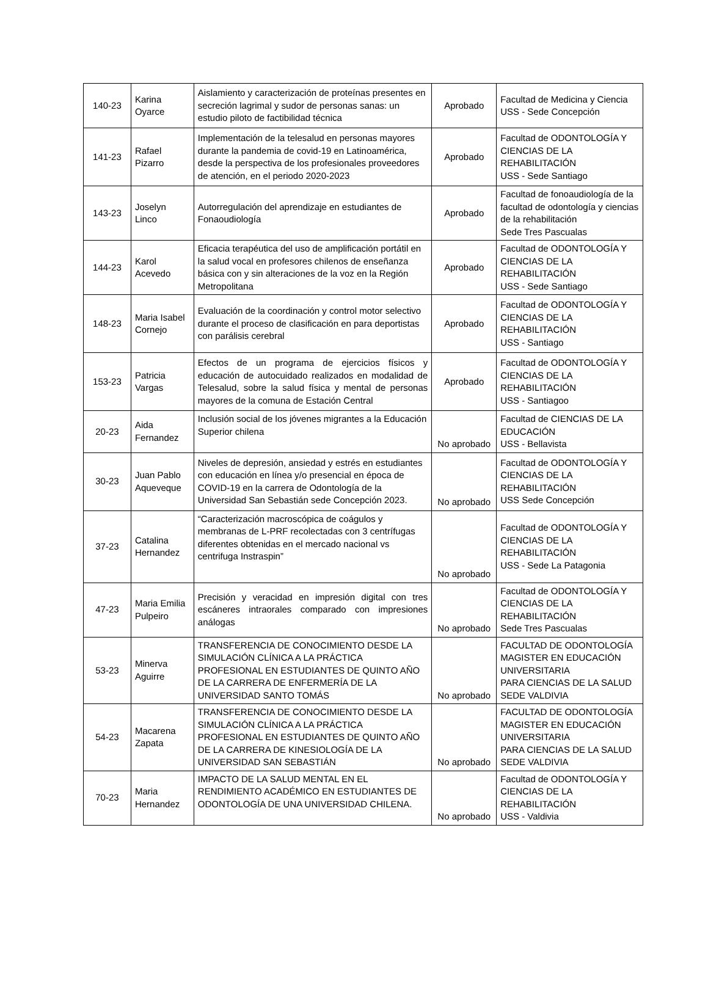| 140-23 | Karina Oyarce | Aislamiento y caracterización de proteínas presentes en secreción lagrimal y sudor de personas sanas: un estudio piloto de factibilidad técnica | Aprobado | Facultad de Medicina y Ciencia USS - Sede Concepción |
| 141-23 | Rafael Pizarro | Implementación de la telesalud en personas mayores durante la pandemia de covid-19 en Latinoamérica, desde la perspectiva de los profesionales proveedores de atención, en el periodo 2020-2023 | Aprobado | Facultad de ODONTOLOGÍA Y CIENCIAS DE LA REHABILITACIÓN USS - Sede Santiago |
| 143-23 | Joselyn Linco | Autorregulación del aprendizaje en estudiantes de Fonaoudiología | Aprobado | Facultad de fonoaudiología de la facultad de odontología y ciencias de la rehabilitación Sede Tres Pascualas |
| 144-23 | Karol Acevedo | Eficacia terapéutica del uso de amplificación portátil en la salud vocal en profesores chilenos de enseñanza básica con y sin alteraciones de la voz en la Región Metropolitana | Aprobado | Facultad de ODONTOLOGÍA Y CIENCIAS DE LA REHABILITACIÓN USS - Sede Santiago |
| 148-23 | Maria Isabel Cornejo | Evaluación de la coordinación y control motor selectivo durante el proceso de clasificación en para deportistas con parálisis cerebral | Aprobado | Facultad de ODONTOLOGÍA Y CIENCIAS DE LA REHABILITACIÓN USS - Santiago |
| 153-23 | Patricia Vargas | Efectos de un programa de ejercicios físicos y educación de autocuidado realizados en modalidad de Telesalud, sobre la salud física y mental de personas mayores de la comuna de Estación Central | Aprobado | Facultad de ODONTOLOGÍA Y CIENCIAS DE LA REHABILITACIÓN USS - Santiagoo |
| 20-23 | Aida Fernandez | Inclusión social de los jóvenes migrantes a la Educación Superior chilena | No aprobado | Facultad de CIENCIAS DE LA EDUCACIÓN USS - Bellavista |
| 30-23 | Juan Pablo Aqueveque | Niveles de depresión, ansiedad y estrés en estudiantes con educación en línea y/o presencial en época de COVID-19 en la carrera de Odontología de la Universidad San Sebastián sede Concepción 2023. | No aprobado | Facultad de ODONTOLOGÍA Y CIENCIAS DE LA REHABILITACIÓN USS Sede Concepción |
| 37-23 | Catalina Hernandez | “Caracterización macroscópica de coágulos y membranas de L-PRF recolectadas con 3 centrífugas diferentes obtenidas en el mercado nacional vs centrifuga Instraspin” | No aprobado | Facultad de ODONTOLOGÍA Y CIENCIAS DE LA REHABILITACIÓN USS - Sede La Patagonia |
| 47-23 | Maria Emilia Pulpeiro | Precisión y veracidad en impresión digital con tres escáneres intraorales comparado con impresiones análogas | No aprobado | Facultad de ODONTOLOGÍA Y CIENCIAS DE LA REHABILITACIÓN Sede Tres Pascualas |
| 53-23 | Minerva Aguirre | TRANSFERENCIA DE CONOCIMIENTO DESDE LA SIMULACIÓN CLÍNICA A LA PRÁCTICA PROFESIONAL EN ESTUDIANTES DE QUINTO AÑO DE LA CARRERA DE ENFERMERÍA DE LA UNIVERSIDAD SANTO TOMÁS | No aprobado | FACULTAD DE ODONTOLOGÍA MAGISTER EN EDUCACIÓN UNIVERSITARIA PARA CIENCIAS DE LA SALUD SEDE VALDIVIA |
| 54-23 | Macarena Zapata | TRANSFERENCIA DE CONOCIMIENTO DESDE LA SIMULACIÓN CLÍNICA A LA PRÁCTICA PROFESIONAL EN ESTUDIANTES DE QUINTO AÑO DE LA CARRERA DE KINESIOLOGÍA DE LA UNIVERSIDAD SAN SEBASTIÁN | No aprobado | FACULTAD DE ODONTOLOGÍA MAGISTER EN EDUCACIÓN UNIVERSITARIA PARA CIENCIAS DE LA SALUD SEDE VALDIVIA |
| 70-23 | Maria Hernandez | IMPACTO DE LA SALUD MENTAL EN EL RENDIMIENTO ACADÉMICO EN ESTUDIANTES DE ODONTOLOGÍA DE UNA UNIVERSIDAD CHILENA. | No aprobado | Facultad de ODONTOLOGÍA Y CIENCIAS DE LA REHABILITACIÓN USS - Valdivia |